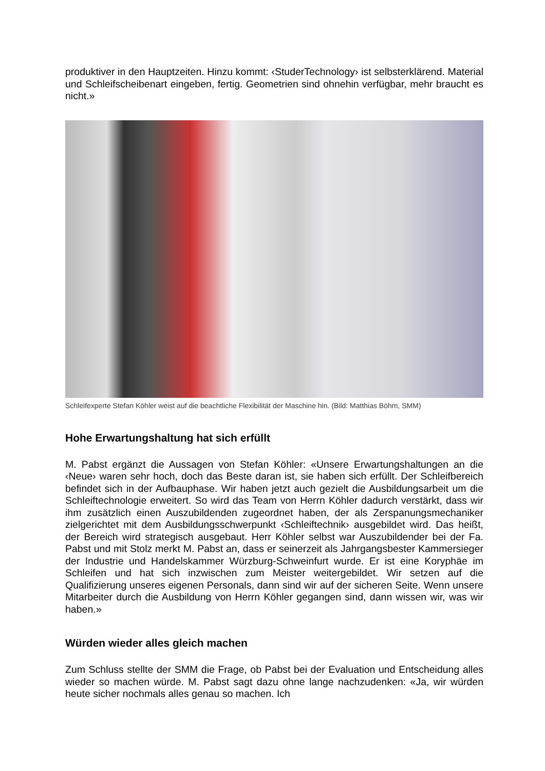produktiver in den Hauptzeiten. Hinzu kommt: ‹StuderTechnology› ist selbsterklärend. Material und Schleifscheibenart eingeben, fertig. Geometrien sind ohnehin verfügbar, mehr braucht es nicht.»
Schleifexperte Stefan Köhler weist auf die beachtliche Flexibilität der Maschine hin. (Bild: Matthias Böhm, SMM)
Hohe Erwartungshaltung hat sich erfüllt
M. Pabst ergänzt die Aussagen von Stefan Köhler: «Unsere Erwartungshaltungen an die ‹Neue› waren sehr hoch, doch das Beste daran ist, sie haben sich erfüllt. Der Schleifbereich befindet sich in der Aufbauphase. Wir haben jetzt auch gezielt die Ausbildungsarbeit um die Schleiftechnologie erweitert. So wird das Team von Herrn Köhler dadurch verstärkt, dass wir ihm zusätzlich einen Auszubildenden zugeordnet haben, der als Zerspanungsmechaniker zielgerichtet mit dem Ausbildungsschwerpunkt ‹Schleiftechnik› ausgebildet wird. Das heißt, der Bereich wird strategisch ausgebaut. Herr Köhler selbst war Auszubildender bei der Fa. Pabst und mit Stolz merkt M. Pabst an, dass er seinerzeit als Jahrgangsbester Kammersieger der Industrie und Handelskammer Würzburg-Schweinfurt wurde. Er ist eine Koryphäe im Schleifen und hat sich inzwischen zum Meister weitergebildet. Wir setzen auf die Qualifizierung unseres eigenen Personals, dann sind wir auf der sicheren Seite. Wenn unsere Mitarbeiter durch die Ausbildung von Herrn Köhler gegangen sind, dann wissen wir, was wir haben.»
Würden wieder alles gleich machen
Zum Schluss stellte der SMM die Frage, ob Pabst bei der Evaluation und Entscheidung alles wieder so machen würde. M. Pabst sagt dazu ohne lange nachzudenken: «Ja, wir würden heute sicher nochmals alles genau so machen. Ich